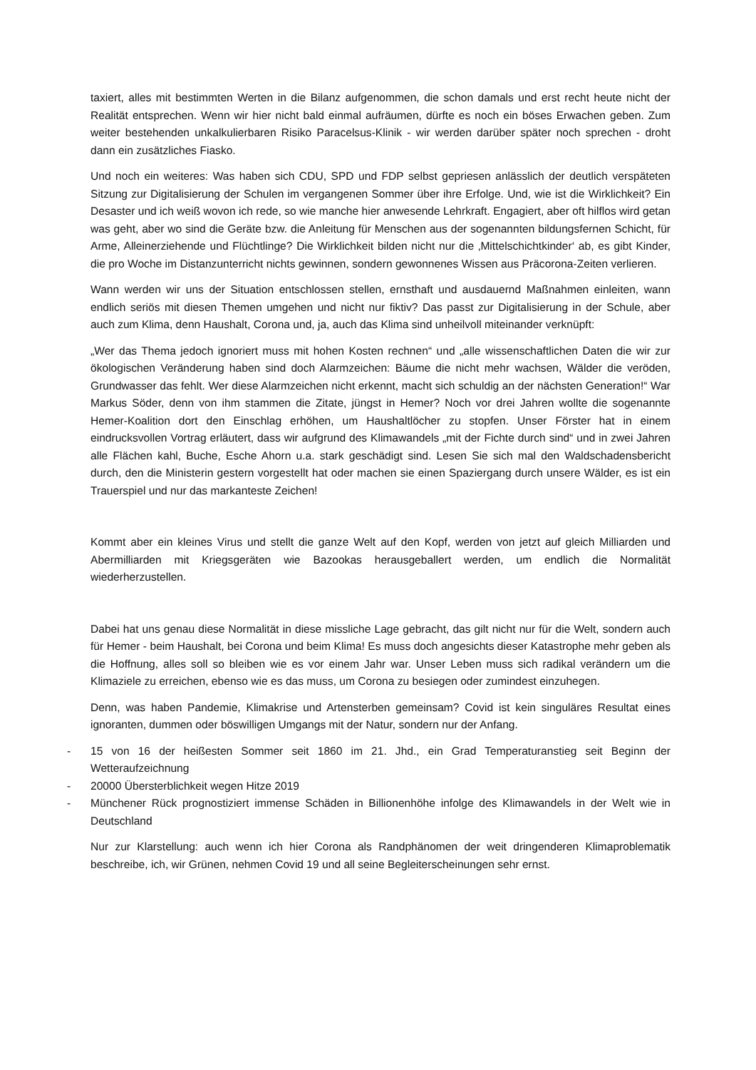taxiert, alles mit bestimmten Werten in die Bilanz aufgenommen, die schon damals und erst recht heute nicht der Realität entsprechen. Wenn wir hier nicht bald einmal aufräumen, dürfte es noch ein böses Erwachen geben. Zum weiter bestehenden unkalkulierbaren Risiko Paracelsus-Klinik - wir werden darüber später noch sprechen - droht dann ein zusätzliches Fiasko.
Und noch ein weiteres: Was haben sich CDU, SPD und FDP selbst gepriesen anlässlich der deutlich verspäteten Sitzung zur Digitalisierung der Schulen im vergangenen Sommer über ihre Erfolge. Und, wie ist die Wirklichkeit? Ein Desaster und ich weiß wovon ich rede, so wie manche hier anwesende Lehrkraft. Engagiert, aber oft hilflos wird getan was geht, aber wo sind die Geräte bzw. die Anleitung für Menschen aus der sogenannten bildungsfernen Schicht, für Arme, Alleinerziehende und Flüchtlinge? Die Wirklichkeit bilden nicht nur die ‚Mittelschichtkinder‘ ab, es gibt Kinder, die pro Woche im Distanzunterricht nichts gewinnen, sondern gewonnenes Wissen aus Präcorona-Zeiten verlieren.
Wann werden wir uns der Situation entschlossen stellen, ernsthaft und ausdauernd Maßnahmen einleiten, wann endlich seriös mit diesen Themen umgehen und nicht nur fiktiv? Das passt zur Digitalisierung in der Schule, aber auch zum Klima, denn Haushalt, Corona und, ja, auch das Klima sind unheilvoll miteinander verknüpft:
„Wer das Thema jedoch ignoriert muss mit hohen Kosten rechnen“ und „alle wissenschaftlichen Daten die wir zur ökologischen Veränderung haben sind doch Alarmzeichen: Bäume die nicht mehr wachsen, Wälder die veröden, Grundwasser das fehlt. Wer diese Alarmzeichen nicht erkennt, macht sich schuldig an der nächsten Generation!“ War Markus Söder, denn von ihm stammen die Zitate, jüngst in Hemer? Noch vor drei Jahren wollte die sogenannte Hemer-Koalition dort den Einschlag erhöhen, um Haushaltlöcher zu stopfen. Unser Förster hat in einem eindrucksvollen Vortrag erläutert, dass wir aufgrund des Klimawandels „mit der Fichte durch sind“ und in zwei Jahren alle Flächen kahl, Buche, Esche Ahorn u.a. stark geschädigt sind. Lesen Sie sich mal den Waldschadensbericht durch, den die Ministerin gestern vorgestellt hat oder machen sie einen Spaziergang durch unsere Wälder, es ist ein Trauerspiel und nur das markanteste Zeichen!
Kommt aber ein kleines Virus und stellt die ganze Welt auf den Kopf, werden von jetzt auf gleich Milliarden und Abermilliarden mit Kriegsgeräten wie Bazookas herausgeballert werden, um endlich die Normalität wiederherzustellen.
Dabei hat uns genau diese Normalität in diese missliche Lage gebracht, das gilt nicht nur für die Welt, sondern auch für Hemer - beim Haushalt, bei Corona und beim Klima! Es muss doch angesichts dieser Katastrophe mehr geben als die Hoffnung, alles soll so bleiben wie es vor einem Jahr war. Unser Leben muss sich radikal verändern um die Klimaziele zu erreichen, ebenso wie es das muss, um Corona zu besiegen oder zumindest einzuhegen.
Denn, was haben Pandemie, Klimakrise und Artensterben gemeinsam? Covid ist kein singuläres Resultat eines ignoranten, dummen oder böswilligen Umgangs mit der Natur, sondern nur der Anfang.
- 15 von 16 der heißesten Sommer seit 1860 im 21. Jhd., ein Grad Temperaturanstieg seit Beginn der Wetteraufzeichnung
- 20000 Übersterblichkeit wegen Hitze 2019
- Münchener Rück prognostiziert immense Schäden in Billionenhöhe infolge des Klimawandels in der Welt wie in Deutschland
Nur zur Klarstellung: auch wenn ich hier Corona als Randphänomen der weit dringenderen Klimaproblematik beschreibe, ich, wir Grünen, nehmen Covid 19 und all seine Begleiterscheinungen sehr ernst.